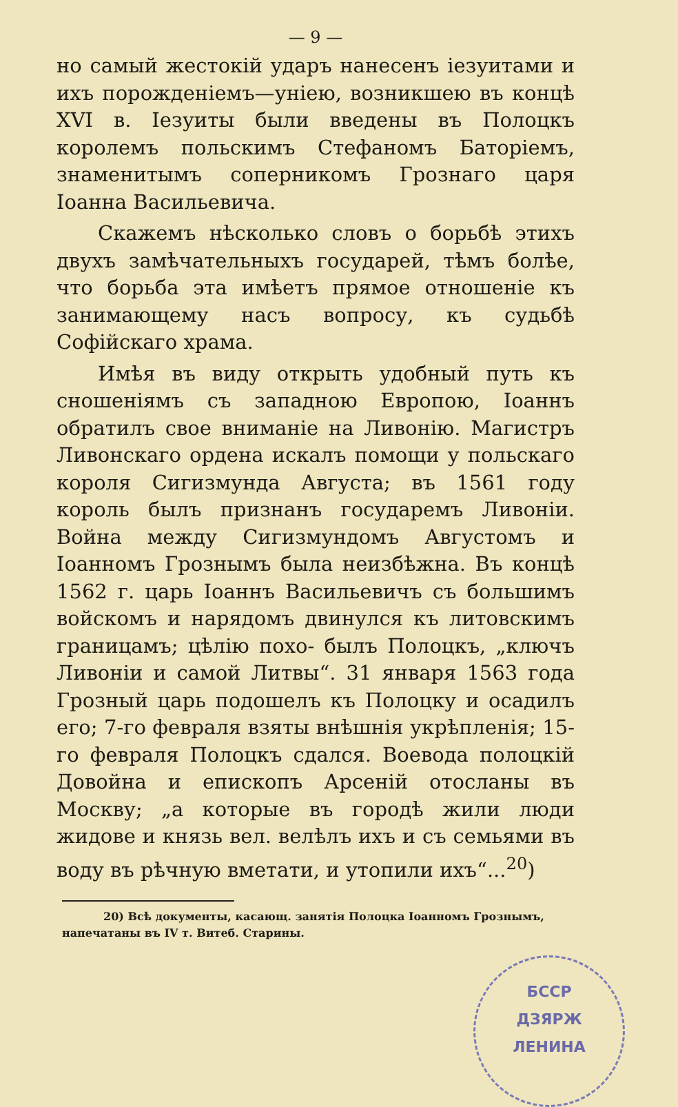— 9 —
но самый жестокій ударъ нанесенъ іезуитами и ихъ порожденіемъ—уніею, возникшею въ концѣ XVI в. Іезуиты были введены въ Полоцкъ королемъ польскимъ Стефаномъ Баторіемъ, знаменитымъ соперникомъ Грознаго царя Іоанна Васильевича.
Скажемъ нѣсколько словъ о борьбѣ этихъ двухъ замѣчательныхъ государей, тѣмъ болѣе, что борьба эта имѣетъ прямое отношеніе къ занимающему насъ вопросу, къ судьбѣ Софійскаго храма.
Имѣя въ виду открыть удобный путь къ сношеніямъ съ западною Европою, Іоаннъ обратилъ свое вниманіе на Ливонію. Магистръ Ливонскаго ордена искалъ помощи у польскаго короля Сигизмунда Августа; въ 1561 году король былъ признанъ государемъ Ливоніи. Война между Сигизмундомъ Августомъ и Іоанномъ Грознымъ была неизбѣжна. Въ концѣ 1562 г. царь Іоаннъ Васильевичъ съ большимъ войскомъ и нарядомъ двинулся къ литовскимъ границамъ; цѣлію похо- былъ Полоцкъ, „ключъ Ливоніи и самой Литвы“. 31 января 1563 года Грозный царь подошелъ къ Полоцку и осадилъ его; 7-го февраля взяты внѣшнія укрѣпленія; 15-го февраля Полоцкъ сдался. Воевода полоцкій Довойна и епископъ Арсеній отосланы въ Москву; „а которые въ городѣ жили люди жидове и князь вел. велѣлъ ихъ и съ семьями въ воду въ рѣчную вметати, и утопили ихъ“...<sup>20</sup>)
20) Всѣ документы, касающ. занятія Полоцка Іоанномъ Грознымъ, напечатаны въ IV т. Витеб. Старины.
БССР
ДЗЯРЖ
ЛЕНИНА